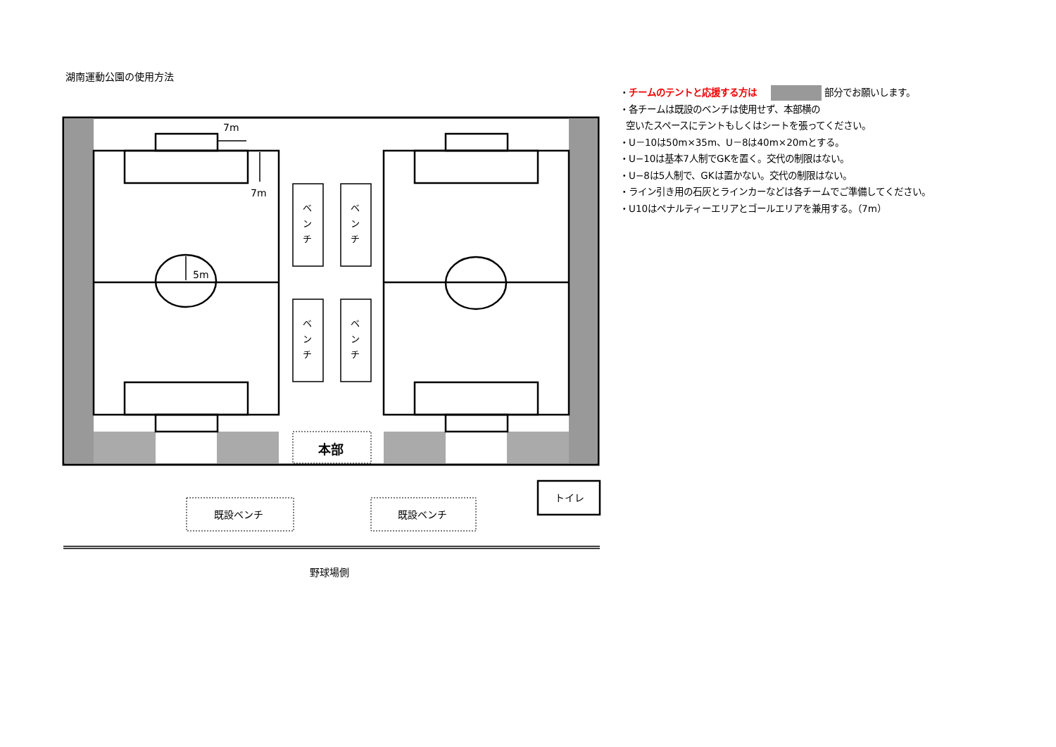湖南運動公園の使用方法
・チームのテントと応援する方は 部分でお願いします。
・各チームは既設のベンチは使用せず、本部横の
空いたスペースにテントもしくはシートを張ってください。
・U－10は50m×35m、U－8は40m×20mとする。
・U−10は基本7人制でGKを置く。交代の制限はない。
・U−8は5人制で、GKは置かない。交代の制限はない。
・ライン引き用の石灰とラインカーなどは各チームでご準備してください。
・U10はペナルティーエリアとゴールエリアを兼用する。（7m）
7m
7m
5m
ベ
ン
チ
ベ
ン
チ
ベ
ン
チ
ベ
ン
チ
本部
トイレ
既設ベンチ
既設ベンチ
野球場側